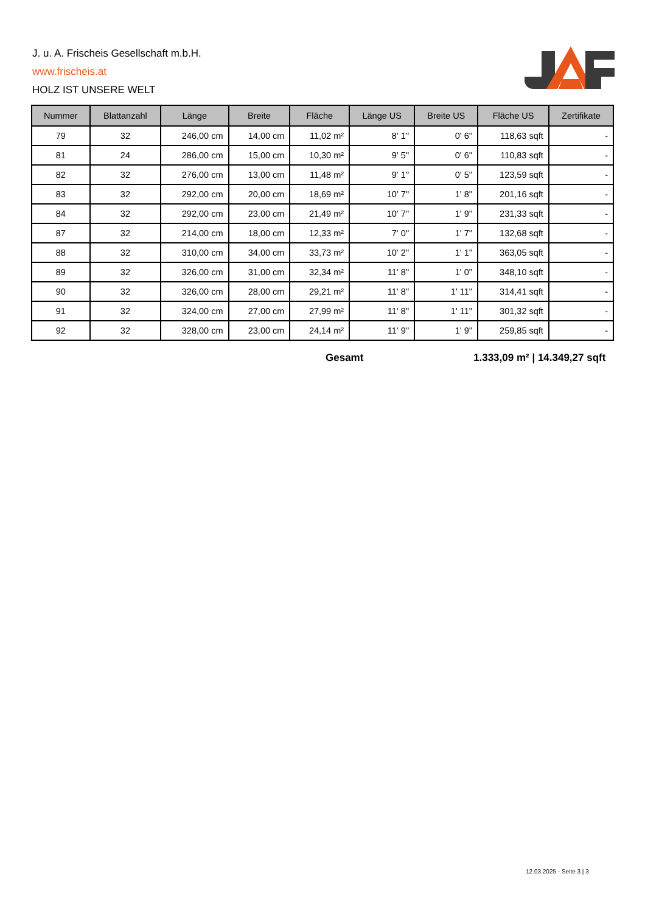J. u. A. Frischeis Gesellschaft m.b.H.
www.frischeis.at
HOLZ IST UNSERE WELT
| Nummer | Blattanzahl | Länge | Breite | Fläche | Länge US | Breite US | Fläche US | Zertifikate |
| --- | --- | --- | --- | --- | --- | --- | --- | --- |
| 79 | 32 | 246,00 cm | 14,00 cm | 11,02 m² | 8' 1'' | 0' 6'' | 118,63 sqft | - |
| 81 | 24 | 286,00 cm | 15,00 cm | 10,30 m² | 9' 5'' | 0' 6'' | 110,83 sqft | - |
| 82 | 32 | 276,00 cm | 13,00 cm | 11,48 m² | 9' 1'' | 0' 5'' | 123,59 sqft | - |
| 83 | 32 | 292,00 cm | 20,00 cm | 18,69 m² | 10' 7'' | 1' 8'' | 201,16 sqft | - |
| 84 | 32 | 292,00 cm | 23,00 cm | 21,49 m² | 10' 7'' | 1' 9'' | 231,33 sqft | - |
| 87 | 32 | 214,00 cm | 18,00 cm | 12,33 m² | 7' 0'' | 1' 7'' | 132,68 sqft | - |
| 88 | 32 | 310,00 cm | 34,00 cm | 33,73 m² | 10' 2'' | 1' 1'' | 363,05 sqft | - |
| 89 | 32 | 326,00 cm | 31,00 cm | 32,34 m² | 11' 8'' | 1' 0'' | 348,10 sqft | - |
| 90 | 32 | 326,00 cm | 28,00 cm | 29,21 m² | 11' 8'' | 1' 11'' | 314,41 sqft | - |
| 91 | 32 | 324,00 cm | 27,00 cm | 27,99 m² | 11' 8'' | 1' 11'' | 301,32 sqft | - |
| 92 | 32 | 328,00 cm | 23,00 cm | 24,14 m² | 11' 9'' | 1' 9'' | 259,85 sqft | - |
Gesamt 1.333,09 m² | 14.349,27 sqft
12.03.2025 - Seite 3 | 3